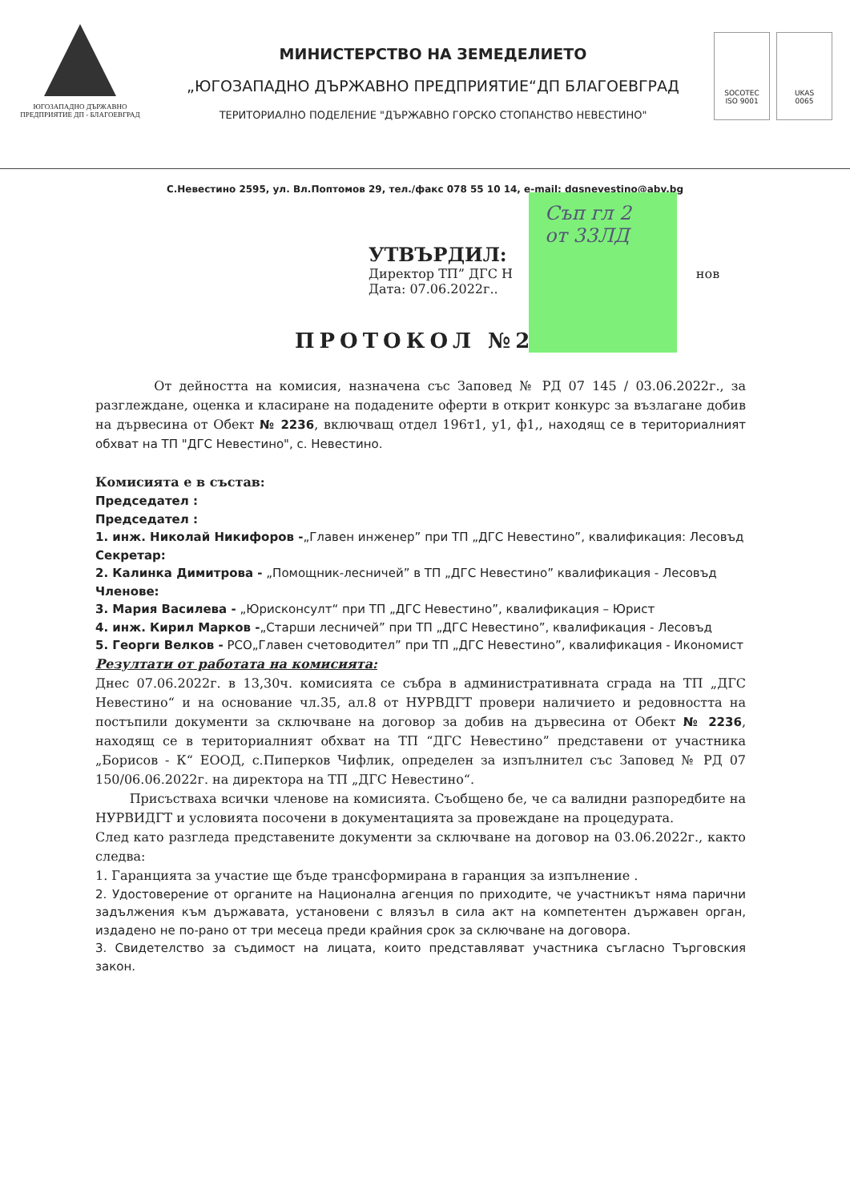ЮГОЗАПАДНО ДЪРЖАВНО
ПРЕДПРИЯТИЕ ДП - БЛАГОЕВГРАД
МИНИСТЕРСТВО НА ЗЕМЕДЕЛИЕТО
„ЮГОЗАПАДНО ДЪРЖАВНО ПРЕДПРИЯТИЕ“ДП БЛАГОЕВГРАД
ТЕРИТОРИАЛНО ПОДЕЛЕНИЕ "ДЪРЖАВНО ГОРСКО СТОПАНСТВО НЕВЕСТИНО"
SOCOTEC
ISO 9001
UKAS
0065
С.Невестино 2595, ул. Вл.Поптомов 29, тел./факс 078 55 10 14, e-mail: dgsnevestino@abv.bg
Съп гл 2
от 33ЛД
УТВЪРДИЛ:
Директор ТП” ДГС Н нов
Дата: 07.06.2022г..
ПРОТОКОЛ №2
От дейността на комисия, назначена със Заповед № РД 07 145 / 03.06.2022г., за разглеждане, оценка и класиране на подадените оферти в открит конкурс за възлагане добив на дървесина от Обект № 2236, включващ отдел 196т1, у1, ф1,, находящ се в териториалният обхват на ТП "ДГС Невестино", с. Невестино.
Комисията е в състав:
Председател :
Председател :
1. инж. Николай Никифоров -„Главен инженер” при ТП „ДГС Невестино”, квалификация: Лесовъд
Секретар:
2. Калинка Димитрова - „Помощник-лесничей” в ТП „ДГС Невестино” квалификация - Лесовъд
Членове:
3. Мария Василева - „Юрисконсулт“ при ТП „ДГС Невестино”, квалификация – Юрист
4. инж. Кирил Марков -„Старши лесничей” при ТП „ДГС Невестино”, квалификация - Лесовъд
5. Георги Велков - РСО„Главен счетоводител” при ТП „ДГС Невестино”, квалификация - Икономист
Резултати от работата на комисията:
Днес 07.06.2022г. в 13,30ч. комисията се събра в административната сграда на ТП „ДГС Невестино“ и на основание чл.35, ал.8 от НУРВДГТ провери наличието и редовността на постъпили документи за сключване на договор за добив на дървесина от Обект № 2236, находящ се в териториалният обхват на ТП “ДГС Невестино” представени от участника „Борисов - К“ ЕООД, с.Пиперков Чифлик, определен за изпълнител със Заповед № РД 07 150/06.06.2022г. на директора на ТП „ДГС Невестино“.
Присъстваха всички членове на комисията. Съобщено бе, че са валидни разпоредбите на НУРВИДГТ и условията посочени в документацията за провеждане на процедурата.
След като разгледа представените документи за сключване на договор на 03.06.2022г., както следва:
1. Гаранцията за участие ще бъде трансформирана в гаранция за изпълнение .
2. Удостоверение от органите на Национална агенция по приходите, че участникът няма парични задължения към държавата, установени с влязъл в сила акт на компетентен държавен орган, издадено не по-рано от три месеца преди крайния срок за сключване на договора.
3. Свидетелство за съдимост на лицата, които представляват участника съгласно Търговския закон.